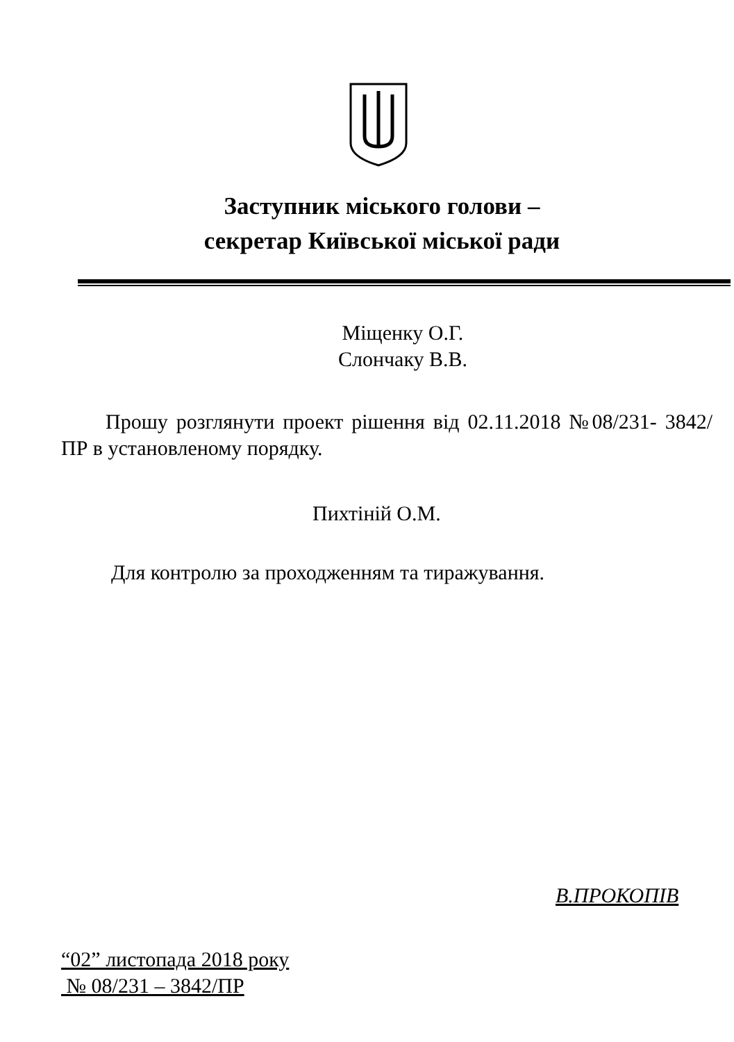Заступник міського голови –
секретар Київської міської ради
Міщенку О.Г.
Слончаку В.В.
Прошу розглянути проект рішення від 02.11.2018 №08/231- 3842/ПР в установленому порядку.
Пихтіній О.М.
Для контролю за проходженням та тиражування.
В.ПРОКОПІВ
“02” листопада 2018 року
№ 08/231 – 3842/ПР